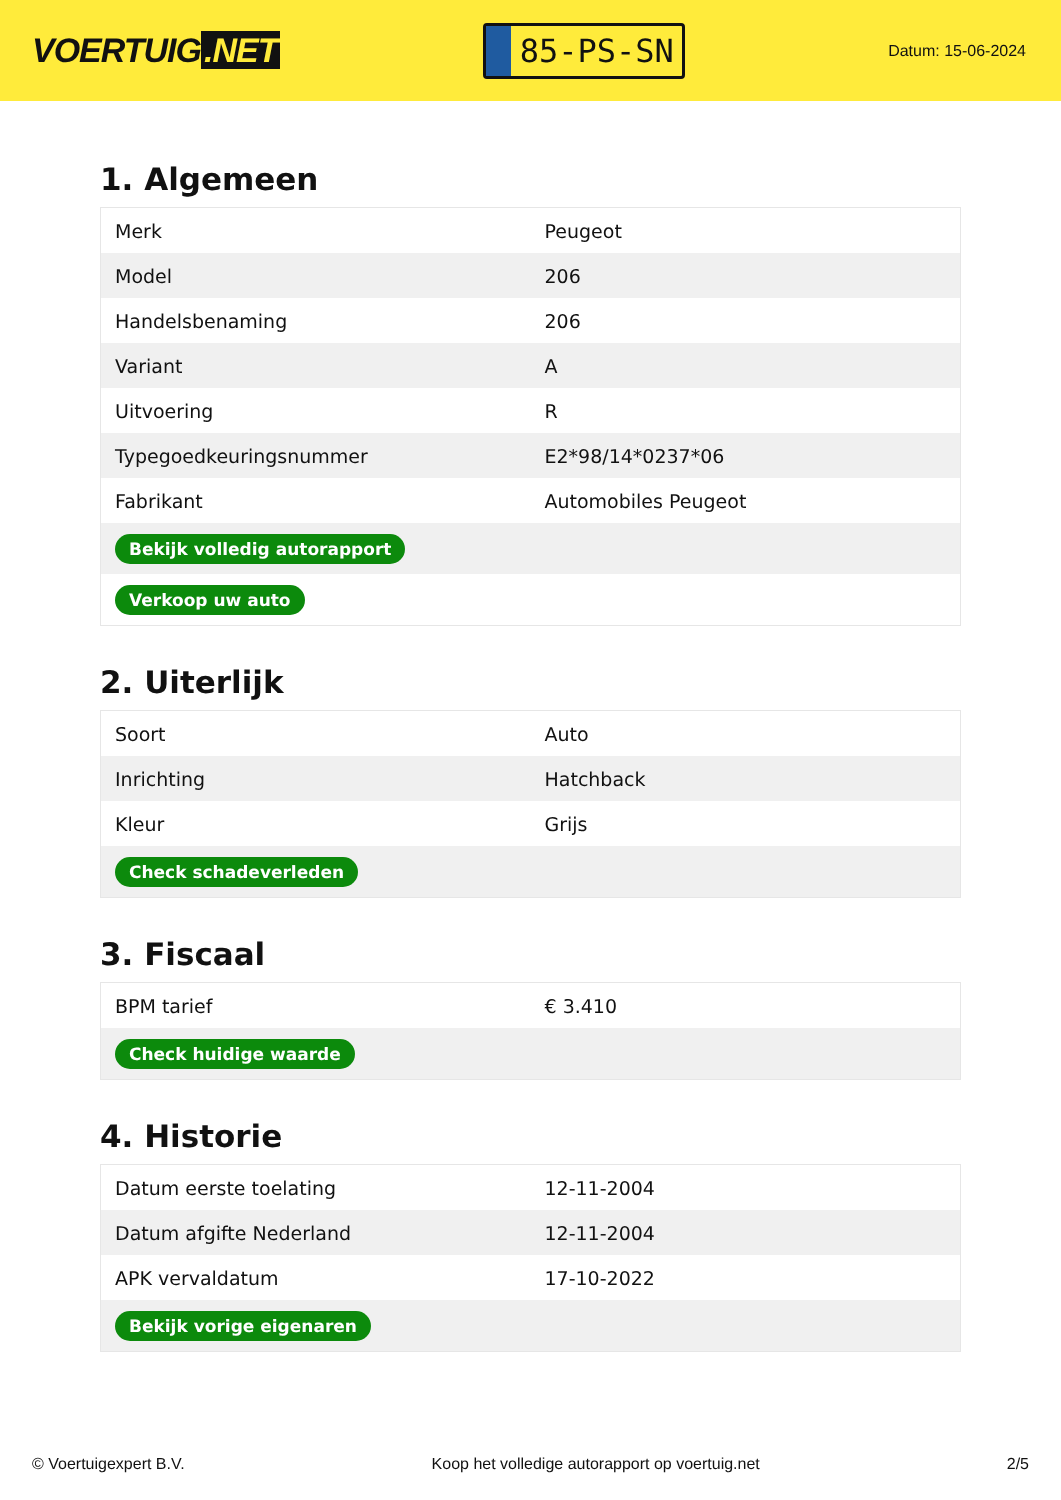VOERTUIG.NET
85-PS-SN
Datum: 15-06-2024
1. Algemeen
| Merk | Peugeot |
| Model | 206 |
| Handelsbenaming | 206 |
| Variant | A |
| Uitvoering | R |
| Typegoedkeuringsnummer | E2*98/14*0237*06 |
| Fabrikant | Automobiles Peugeot |
| Bekijk volledig autorapport | |
| Verkoop uw auto | |
2. Uiterlijk
| Soort | Auto |
| Inrichting | Hatchback |
| Kleur | Grijs |
| Check schadeverleden | |
3. Fiscaal
| BPM tarief | € 3.410 |
| Check huidige waarde | |
4. Historie
| Datum eerste toelating | 12-11-2004 |
| Datum afgifte Nederland | 12-11-2004 |
| APK vervaldatum | 17-10-2022 |
| Bekijk vorige eigenaren | |
© Voertuigexpert B.V. Koop het volledige autorapport op voertuig.net 2/5